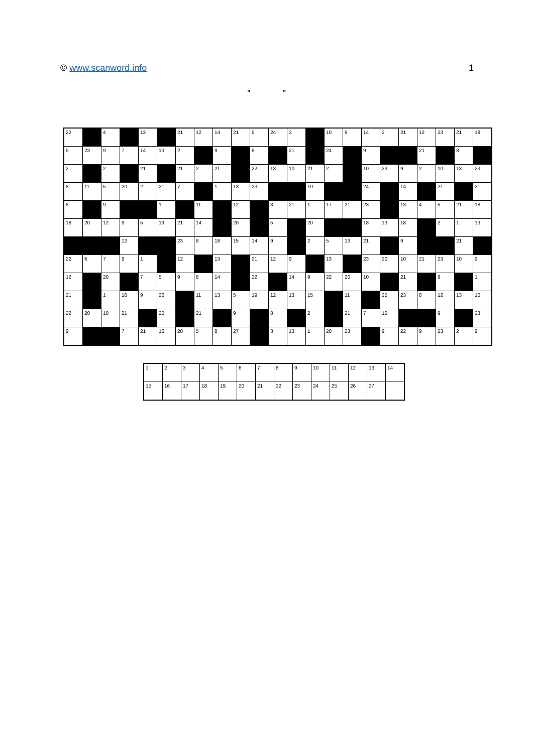© www.scanword.info 1
" "
| 22 | | 4 | | 13 | | 21 | 12 | 14 | 21 | 5 | 24 | 3 | | 10 | 9 | 14 | 2 | 21 | 12 | 23 | 21 | 18 |
| 9 | 23 | 9 | 7 | 14 | 13 | 2 | | 9 | | 8 | | 21 | | 24 | | 9 | | | 21 | | 3 | |
| 2 | | 2 | | 21 | | 21 | 2 | 21 | | 22 | 13 | 10 | 21 | 2 | | 10 | 23 | 9 | 2 | 10 | 13 | 23 |
| 8 | 11 | 5 | 20 | 2 | 21 | 7 | | 1 | 13 | 23 | | | 10 | | | 24 | | 14 | | 21 | | 21 |
| 8 | | 9 | | | 1 | | 11 | | 12 | | 3 | 21 | 1 | 17 | 21 | 23 | | 13 | 4 | 5 | 21 | 18 |
| 18 | 20 | 12 | 9 | 5 | 19 | 21 | 14 | | 20 | | 5 | | 20 | | | 18 | 13 | 18 | | 2 | 1 | 13 |
| | | | 12 | | | 23 | 8 | 18 | 15 | 14 | 9 | | 2 | 5 | 13 | 21 | | 9 | | | 21 | |
| 22 | 6 | 7 | 9 | 1 | | 12 | | 13 | | 21 | 12 | 9 | | 13 | | 23 | 20 | 10 | 21 | 23 | 10 | 9 |
| 12 | | 20 | | 7 | 5 | 9 | 8 | 14 | | 22 | | 14 | 9 | 22 | 20 | 10 | | 21 | | 9 | | 1 |
| 21 | | 1 | 10 | 9 | 26 | | 11 | 13 | 5 | 19 | 12 | 13 | 15 | | 11 | | 25 | 23 | 8 | 12 | 13 | 10 |
| 22 | 20 | 10 | 21 | | 20 | | 21 | | 9 | | 8 | | 2 | | 21 | 7 | 10 | | | 9 | | 23 |
| 9 | | | 7 | 21 | 16 | 20 | 5 | 8 | 27 | | 3 | 13 | 1 | 20 | 23 | | 9 | 22 | 9 | 23 | 2 | 9 |
| 1 | 2 | 3 | 4 | 5 | 6 | 7 | 8 | 9 | 10 | 11 | 12 | 13 | 14 |
| 15 | 16 | 17 | 18 | 19 | 20 | 21 | 22 | 23 | 24 | 25 | 26 | 27 | |